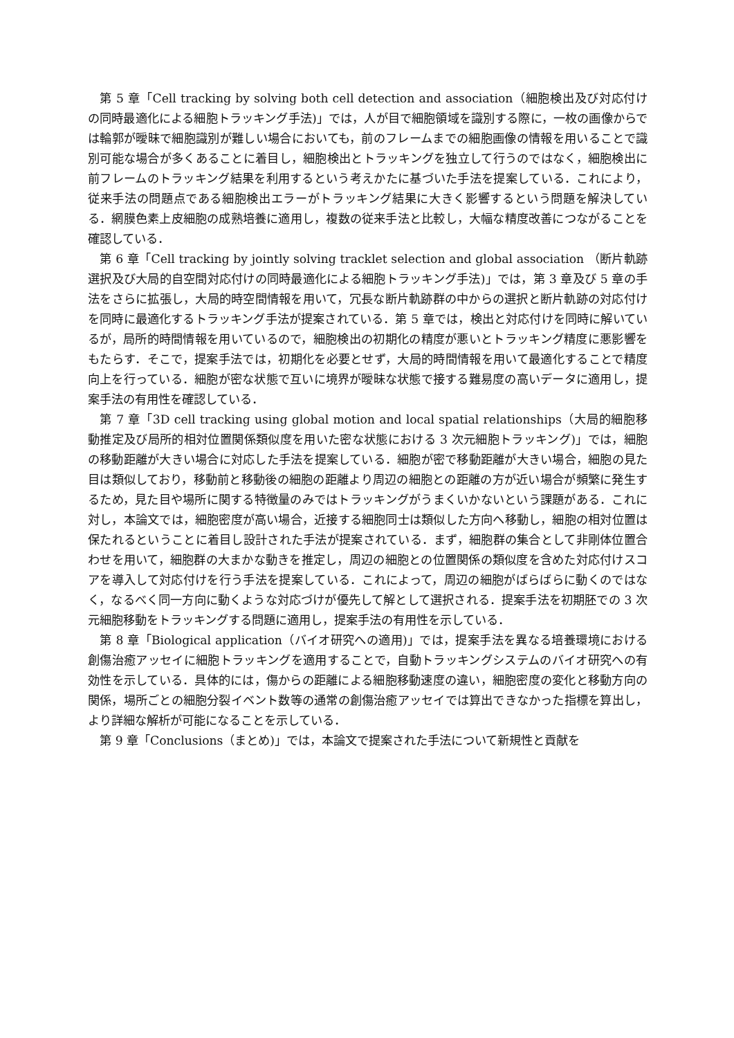第 5 章「Cell tracking by solving both cell detection and association（細胞検出及び対応付けの同時最適化による細胞トラッキング手法)」では，人が目で細胞領域を識別する際に，一枚の画像からでは輪郭が曖昧で細胞識別が難しい場合においても，前のフレームまでの細胞画像の情報を用いることで識別可能な場合が多くあることに着目し，細胞検出とトラッキングを独立して行うのではなく，細胞検出に前フレームのトラッキング結果を利用するという考えかたに基づいた手法を提案している．これにより，従来手法の問題点である細胞検出エラーがトラッキング結果に大きく影響するという問題を解決している．網膜色素上皮細胞の成熟培養に適用し，複数の従来手法と比較し，大幅な精度改善につながることを確認している．
第 6 章「Cell tracking by jointly solving tracklet selection and global association （断片軌跡選択及び大局的自空間対応付けの同時最適化による細胞トラッキング手法)」では，第 3 章及び 5 章の手法をさらに拡張し，大局的時空間情報を用いて，冗長な断片軌跡群の中からの選択と断片軌跡の対応付けを同時に最適化するトラッキング手法が提案されている．第 5 章では，検出と対応付けを同時に解いているが，局所的時間情報を用いているので，細胞検出の初期化の精度が悪いとトラッキング精度に悪影響をもたらす．そこで，提案手法では，初期化を必要とせず，大局的時間情報を用いて最適化することで精度向上を行っている．細胞が密な状態で互いに境界が曖昧な状態で接する難易度の高いデータに適用し，提案手法の有用性を確認している．
第 7 章「3D cell tracking using global motion and local spatial relationships（大局的細胞移動推定及び局所的相対位置関係類似度を用いた密な状態における 3 次元細胞トラッキング)」では，細胞の移動距離が大きい場合に対応した手法を提案している．細胞が密で移動距離が大きい場合，細胞の見た目は類似しており，移動前と移動後の細胞の距離より周辺の細胞との距離の方が近い場合が頻繁に発生するため，見た目や場所に関する特徴量のみではトラッキングがうまくいかないという課題がある．これに対し，本論文では，細胞密度が高い場合，近接する細胞同士は類似した方向へ移動し，細胞の相対位置は保たれるということに着目し設計された手法が提案されている．まず，細胞群の集合として非剛体位置合わせを用いて，細胞群の大まかな動きを推定し，周辺の細胞との位置関係の類似度を含めた対応付けスコアを導入して対応付けを行う手法を提案している．これによって，周辺の細胞がばらばらに動くのではなく，なるべく同一方向に動くような対応づけが優先して解として選択される．提案手法を初期胚での 3 次元細胞移動をトラッキングする問題に適用し，提案手法の有用性を示している．
第 8 章「Biological application（バイオ研究への適用)」では，提案手法を異なる培養環境における創傷治癒アッセイに細胞トラッキングを適用することで，自動トラッキングシステムのバイオ研究への有効性を示している．具体的には，傷からの距離による細胞移動速度の違い，細胞密度の変化と移動方向の関係，場所ごとの細胞分裂イベント数等の通常の創傷治癒アッセイでは算出できなかった指標を算出し，より詳細な解析が可能になることを示している．
第 9 章「Conclusions（まとめ)」では，本論文で提案された手法について新規性と貢献を